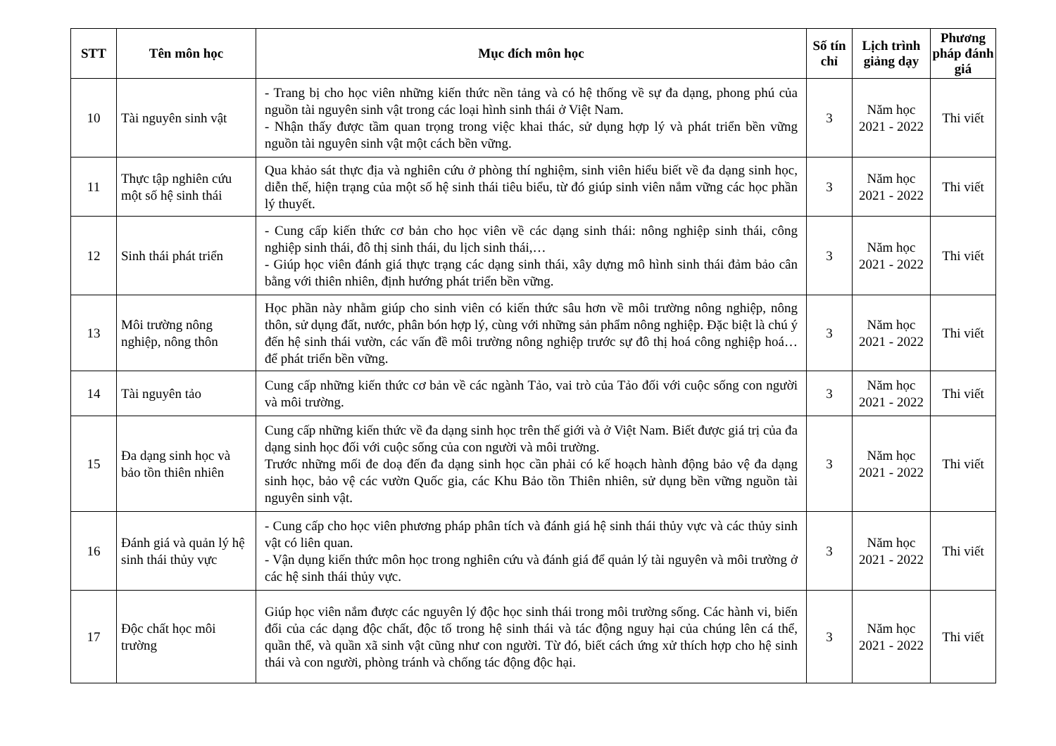| STT | Tên môn học | Mục đích môn học | Số tín chỉ | Lịch trình giảng dạy | Phương pháp đánh giá |
| --- | --- | --- | --- | --- | --- |
| 10 | Tài nguyên sinh vật | - Trang bị cho học viên những kiến thức nền tảng và có hệ thống về sự đa dạng, phong phú của nguồn tài nguyên sinh vật trong các loại hình sinh thái ở Việt Nam. - Nhận thấy được tầm quan trọng trong việc khai thác, sử dụng hợp lý và phát triển bền vững nguồn tài nguyên sinh vật một cách bền vững. | 3 | Năm học 2021 - 2022 | Thi viết |
| 11 | Thực tập nghiên cứu một số hệ sinh thái | Qua khảo sát thực địa và nghiên cứu ở phòng thí nghiệm, sinh viên hiểu biết về đa dạng sinh học, diễn thế, hiện trạng của một số hệ sinh thái tiêu biểu, từ đó giúp sinh viên nắm vững các học phần lý thuyết. | 3 | Năm học 2021 - 2022 | Thi viết |
| 12 | Sinh thái phát triển | - Cung cấp kiến thức cơ bản cho học viên về các dạng sinh thái: nông nghiệp sinh thái, công nghiệp sinh thái, đô thị sinh thái, du lịch sinh thái,… - Giúp học viên đánh giá thực trạng các dạng sinh thái, xây dựng mô hình sinh thái đảm bảo cân bằng với thiên nhiên, định hướng phát triển bền vững. | 3 | Năm học 2021 - 2022 | Thi viết |
| 13 | Môi trường nông nghiệp, nông thôn | Học phần này nhằm giúp cho sinh viên có kiến thức sâu hơn về môi trường nông nghiệp, nông thôn, sử dụng đất, nước, phân bón hợp lý, cùng với những sản phẩm nông nghiệp. Đặc biệt là chú ý đến hệ sinh thái vườn, các vấn đề môi trường nông nghiệp trước sự đô thị hoá công nghiệp hoá… để phát triển bền vững. | 3 | Năm học 2021 - 2022 | Thi viết |
| 14 | Tài nguyên tảo | Cung cấp những kiến thức cơ bản về các ngành Tảo, vai trò của Tảo đối với cuộc sống con người và môi trường. | 3 | Năm học 2021 - 2022 | Thi viết |
| 15 | Đa dạng sinh học và bảo tồn thiên nhiên | Cung cấp những kiến thức về đa dạng sinh học trên thế giới và ở Việt Nam. Biết được giá trị của đa dạng sinh học đối với cuộc sống của con người và môi trường. Trước những mối đe doạ đến đa dạng sinh học cần phải có kế hoạch hành động bảo vệ đa dạng sinh học, bảo vệ các vườn Quốc gia, các Khu Bảo tồn Thiên nhiên, sử dụng bền vững nguồn tài nguyên sinh vật. | 3 | Năm học 2021 - 2022 | Thi viết |
| 16 | Đánh giá và quản lý hệ sinh thái thủy vực | - Cung cấp cho học viên phương pháp phân tích và đánh giá hệ sinh thái thủy vực và các thủy sinh vật có liên quan. - Vận dụng kiến thức môn học trong nghiên cứu và đánh giá để quản lý tài nguyên và môi trường ở các hệ sinh thái thủy vực. | 3 | Năm học 2021 - 2022 | Thi viết |
| 17 | Độc chất học môi trường | Giúp học viên nắm được các nguyên lý độc học sinh thái trong môi trường sống. Các hành vi, biến đổi của các dạng độc chất, độc tố trong hệ sinh thái và tác động nguy hại của chúng lên cá thể, quần thể, và quần xã sinh vật cũng như con người. Từ đó, biết cách ứng xử thích hợp cho hệ sinh thái và con người, phòng tránh và chống tác động độc hại. | 3 | Năm học 2021 - 2022 | Thi viết |